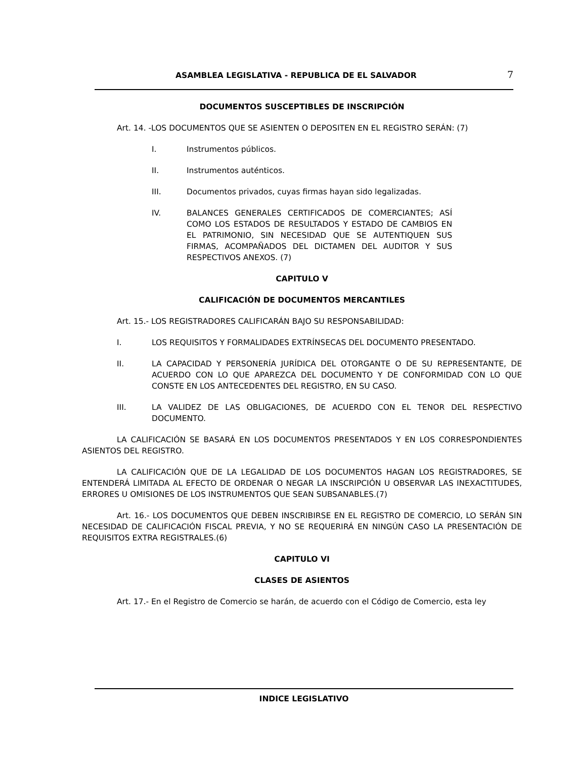ASAMBLEA LEGISLATIVA - REPUBLICA DE EL SALVADOR 7
DOCUMENTOS SUSCEPTIBLES DE INSCRIPCIÓN
Art. 14. -LOS DOCUMENTOS QUE SE ASIENTEN O DEPOSITEN EN EL REGISTRO SERÁN: (7)
I. Instrumentos públicos.
II. Instrumentos auténticos.
III. Documentos privados, cuyas firmas hayan sido legalizadas.
IV. BALANCES GENERALES CERTIFICADOS DE COMERCIANTES; ASÍ COMO LOS ESTADOS DE RESULTADOS Y ESTADO DE CAMBIOS EN EL PATRIMONIO, SIN NECESIDAD QUE SE AUTENTIQUEN SUS FIRMAS, ACOMPAÑADOS DEL DICTAMEN DEL AUDITOR Y SUS RESPECTIVOS ANEXOS. (7)
CAPITULO V
CALIFICACIÓN DE DOCUMENTOS MERCANTILES
Art. 15.- LOS REGISTRADORES CALIFICARÁN BAJO SU RESPONSABILIDAD:
I. LOS REQUISITOS Y FORMALIDADES EXTRÍNSECAS DEL DOCUMENTO PRESENTADO.
II. LA CAPACIDAD Y PERSONERÍA JURÍDICA DEL OTORGANTE O DE SU REPRESENTANTE, DE ACUERDO CON LO QUE APAREZCA DEL DOCUMENTO Y DE CONFORMIDAD CON LO QUE CONSTE EN LOS ANTECEDENTES DEL REGISTRO, EN SU CASO.
III. LA VALIDEZ DE LAS OBLIGACIONES, DE ACUERDO CON EL TENOR DEL RESPECTIVO DOCUMENTO.
LA CALIFICACIÓN SE BASARÁ EN LOS DOCUMENTOS PRESENTADOS Y EN LOS CORRESPONDIENTES ASIENTOS DEL REGISTRO.
LA CALIFICACIÓN QUE DE LA LEGALIDAD DE LOS DOCUMENTOS HAGAN LOS REGISTRADORES, SE ENTENDERÁ LIMITADA AL EFECTO DE ORDENAR O NEGAR LA INSCRIPCIÓN U OBSERVAR LAS INEXACTITUDES, ERRORES U OMISIONES DE LOS INSTRUMENTOS QUE SEAN SUBSANABLES.(7)
Art. 16.- LOS DOCUMENTOS QUE DEBEN INSCRIBIRSE EN EL REGISTRO DE COMERCIO, LO SERÁN SIN NECESIDAD DE CALIFICACIÓN FISCAL PREVIA, Y NO SE REQUERIRÁ EN NINGÚN CASO LA PRESENTACIÓN DE REQUISITOS EXTRA REGISTRALES.(6)
CAPITULO VI
CLASES DE ASIENTOS
Art. 17.- En el Registro de Comercio se harán, de acuerdo con el Código de Comercio, esta ley
INDICE LEGISLATIVO